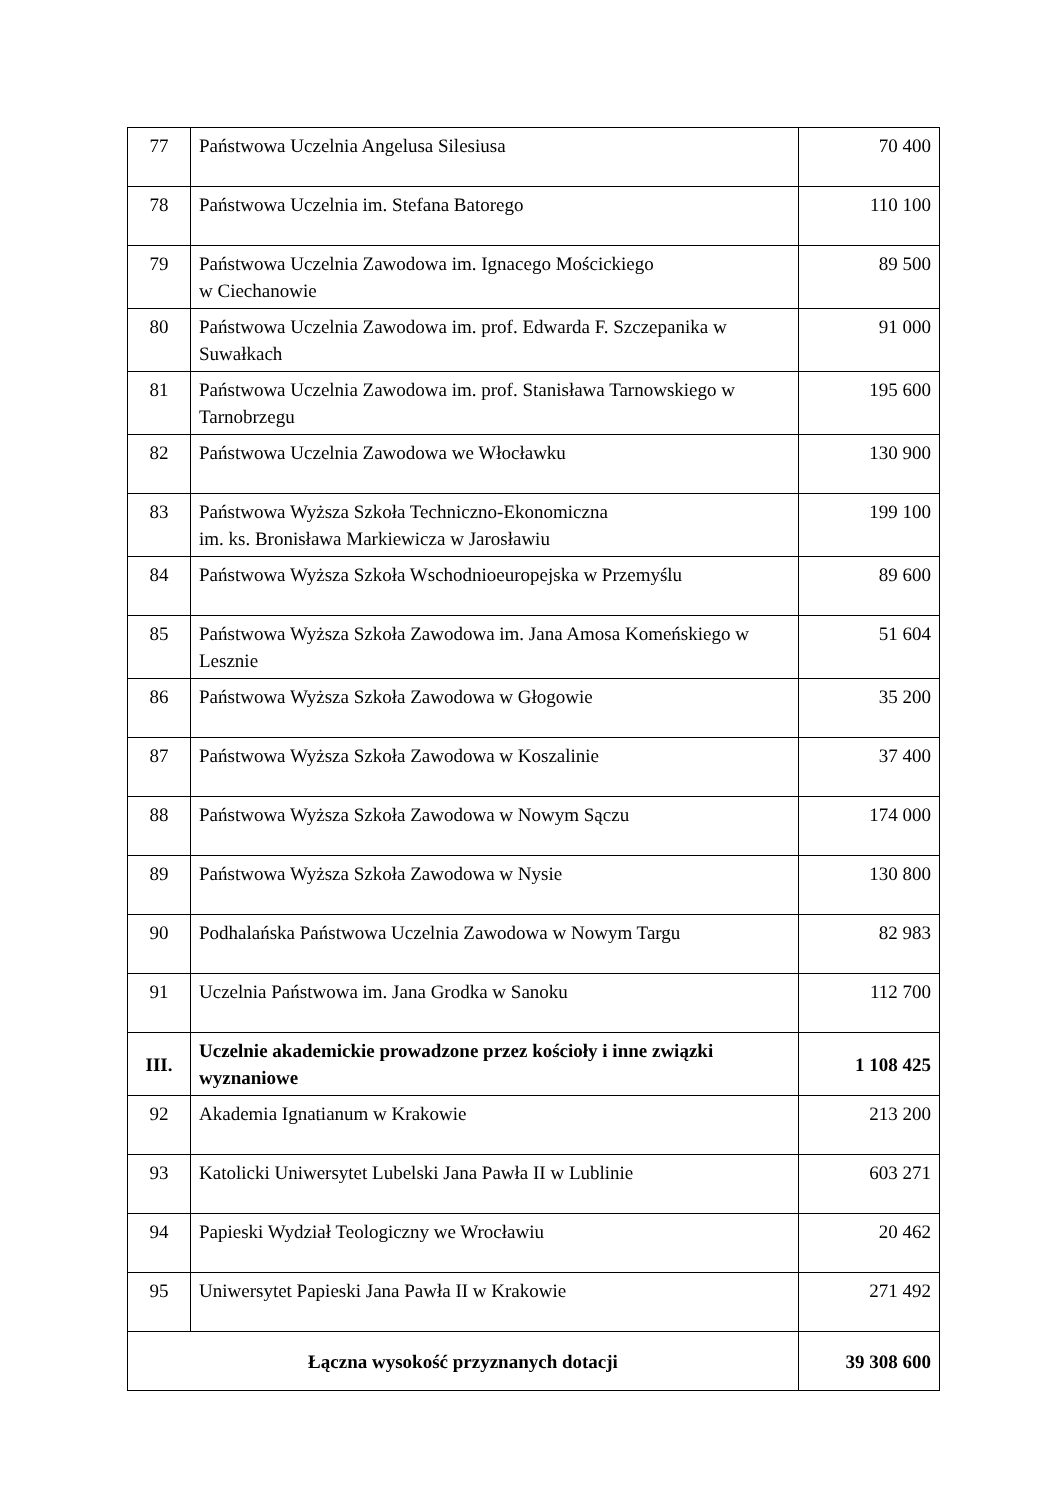| 77 | Państwowa Uczelnia Angelusa Silesiusa | 70 400 |
| 78 | Państwowa Uczelnia im. Stefana Batorego | 110 100 |
| 79 | Państwowa Uczelnia Zawodowa im. Ignacego Mościckiego w Ciechanowie | 89 500 |
| 80 | Państwowa Uczelnia Zawodowa im. prof. Edwarda F. Szczepanika w Suwałkach | 91 000 |
| 81 | Państwowa Uczelnia Zawodowa im. prof. Stanisława Tarnowskiego w Tarnobrzegu | 195 600 |
| 82 | Państwowa Uczelnia Zawodowa we Włocławku | 130 900 |
| 83 | Państwowa Wyższa Szkoła Techniczno-Ekonomiczna im. ks. Bronisława Markiewicza w Jarosławiu | 199 100 |
| 84 | Państwowa Wyższa Szkoła Wschodnioeuropejska w Przemyślu | 89 600 |
| 85 | Państwowa Wyższa Szkoła Zawodowa im. Jana Amosa Komeńskiego w Lesznie | 51 604 |
| 86 | Państwowa Wyższa Szkoła Zawodowa w Głogowie | 35 200 |
| 87 | Państwowa Wyższa Szkoła Zawodowa w Koszalinie | 37 400 |
| 88 | Państwowa Wyższa Szkoła Zawodowa w Nowym Sączu | 174 000 |
| 89 | Państwowa Wyższa Szkoła Zawodowa w Nysie | 130 800 |
| 90 | Podhalańska Państwowa Uczelnia Zawodowa w Nowym Targu | 82 983 |
| 91 | Uczelnia Państwowa im. Jana Grodka w Sanoku | 112 700 |
| III. | Uczelnie akademickie prowadzone przez kościoły i inne związki wyznaniowe | 1 108 425 |
| 92 | Akademia Ignatianum w Krakowie | 213 200 |
| 93 | Katolicki Uniwersytet Lubelski Jana Pawła II w Lublinie | 603 271 |
| 94 | Papieski Wydział Teologiczny we Wrocławiu | 20 462 |
| 95 | Uniwersytet Papieski Jana Pawła II w Krakowie | 271 492 |
| Łączna wysokość przyznanych dotacji | | 39 308 600 |